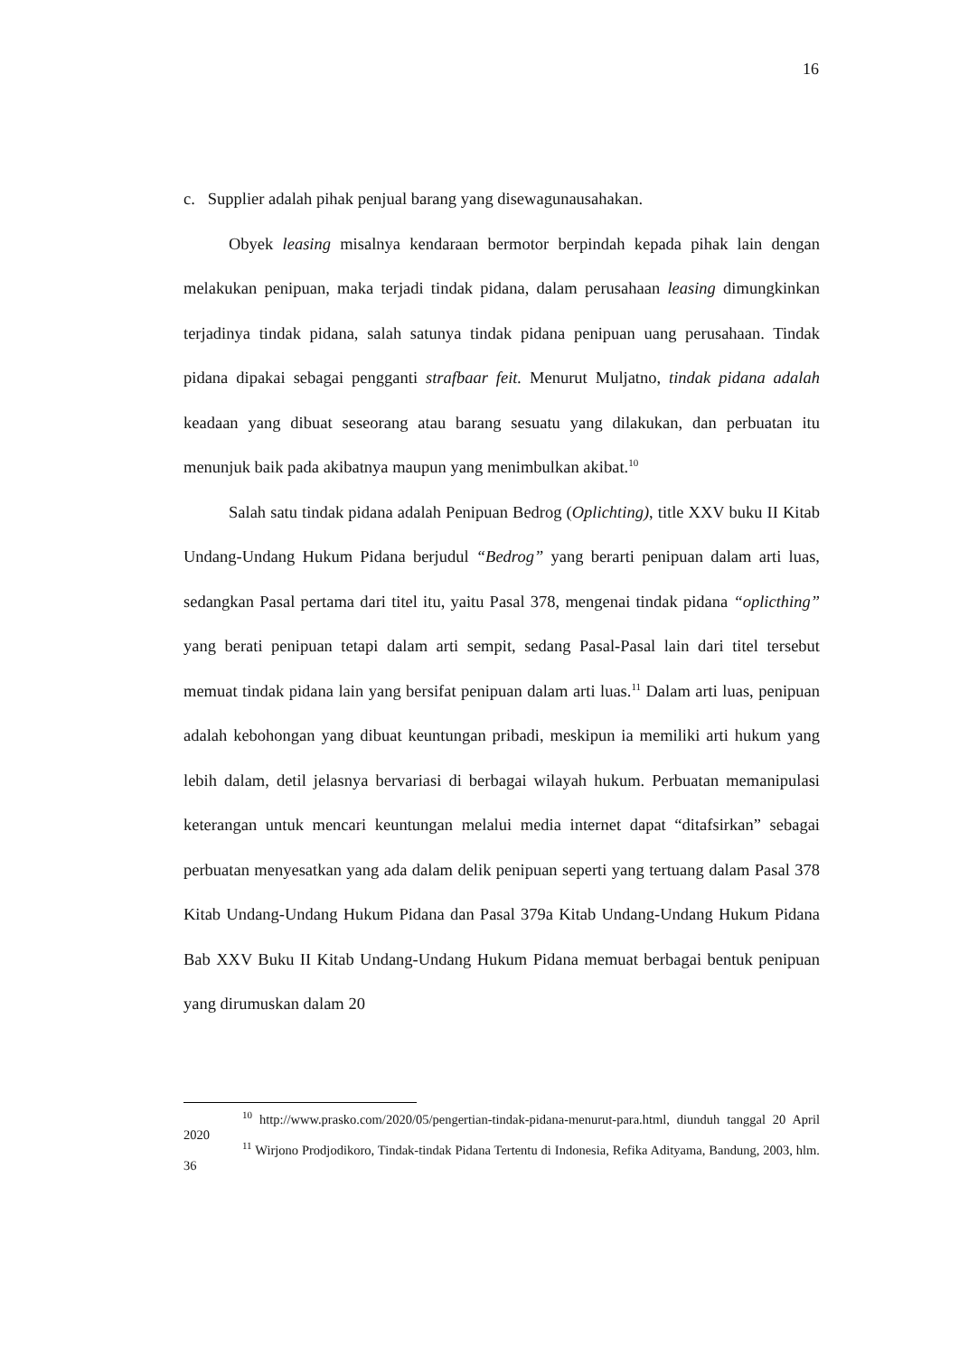16
c. Supplier adalah pihak penjual barang yang disewagunausahakan.
Obyek leasing misalnya kendaraan bermotor berpindah kepada pihak lain dengan melakukan penipuan, maka terjadi tindak pidana, dalam perusahaan leasing dimungkinkan terjadinya tindak pidana, salah satunya tindak pidana penipuan uang perusahaan. Tindak pidana dipakai sebagai pengganti strafbaar feit. Menurut Muljatno, tindak pidana adalah keadaan yang dibuat seseorang atau barang sesuatu yang dilakukan, dan perbuatan itu menunjuk baik pada akibatnya maupun yang menimbulkan akibat.<sup>10</sup>
Salah satu tindak pidana adalah Penipuan Bedrog (Oplichting), title XXV buku II Kitab Undang-Undang Hukum Pidana berjudul “Bedrog” yang berarti penipuan dalam arti luas, sedangkan Pasal pertama dari titel itu, yaitu Pasal 378, mengenai tindak pidana “oplicthing” yang berati penipuan tetapi dalam arti sempit, sedang Pasal-Pasal lain dari titel tersebut memuat tindak pidana lain yang bersifat penipuan dalam arti luas.<sup>11</sup> Dalam arti luas, penipuan adalah kebohongan yang dibuat keuntungan pribadi, meskipun ia memiliki arti hukum yang lebih dalam, detil jelasnya bervariasi di berbagai wilayah hukum. Perbuatan memanipulasi keterangan untuk mencari keuntungan melalui media internet dapat “ditafsirkan” sebagai perbuatan menyesatkan yang ada dalam delik penipuan seperti yang tertuang dalam Pasal 378 Kitab Undang-Undang Hukum Pidana dan Pasal 379a Kitab Undang-Undang Hukum Pidana Bab XXV Buku II Kitab Undang-Undang Hukum Pidana memuat berbagai bentuk penipuan yang dirumuskan dalam 20
<sup>10</sup> http://www.prasko.com/2020/05/pengertian-tindak-pidana-menurut-para.html, diunduh tanggal 20 April 2020
<sup>11</sup> Wirjono Prodjodikoro, Tindak-tindak Pidana Tertentu di Indonesia, Refika Adityama, Bandung, 2003, hlm. 36